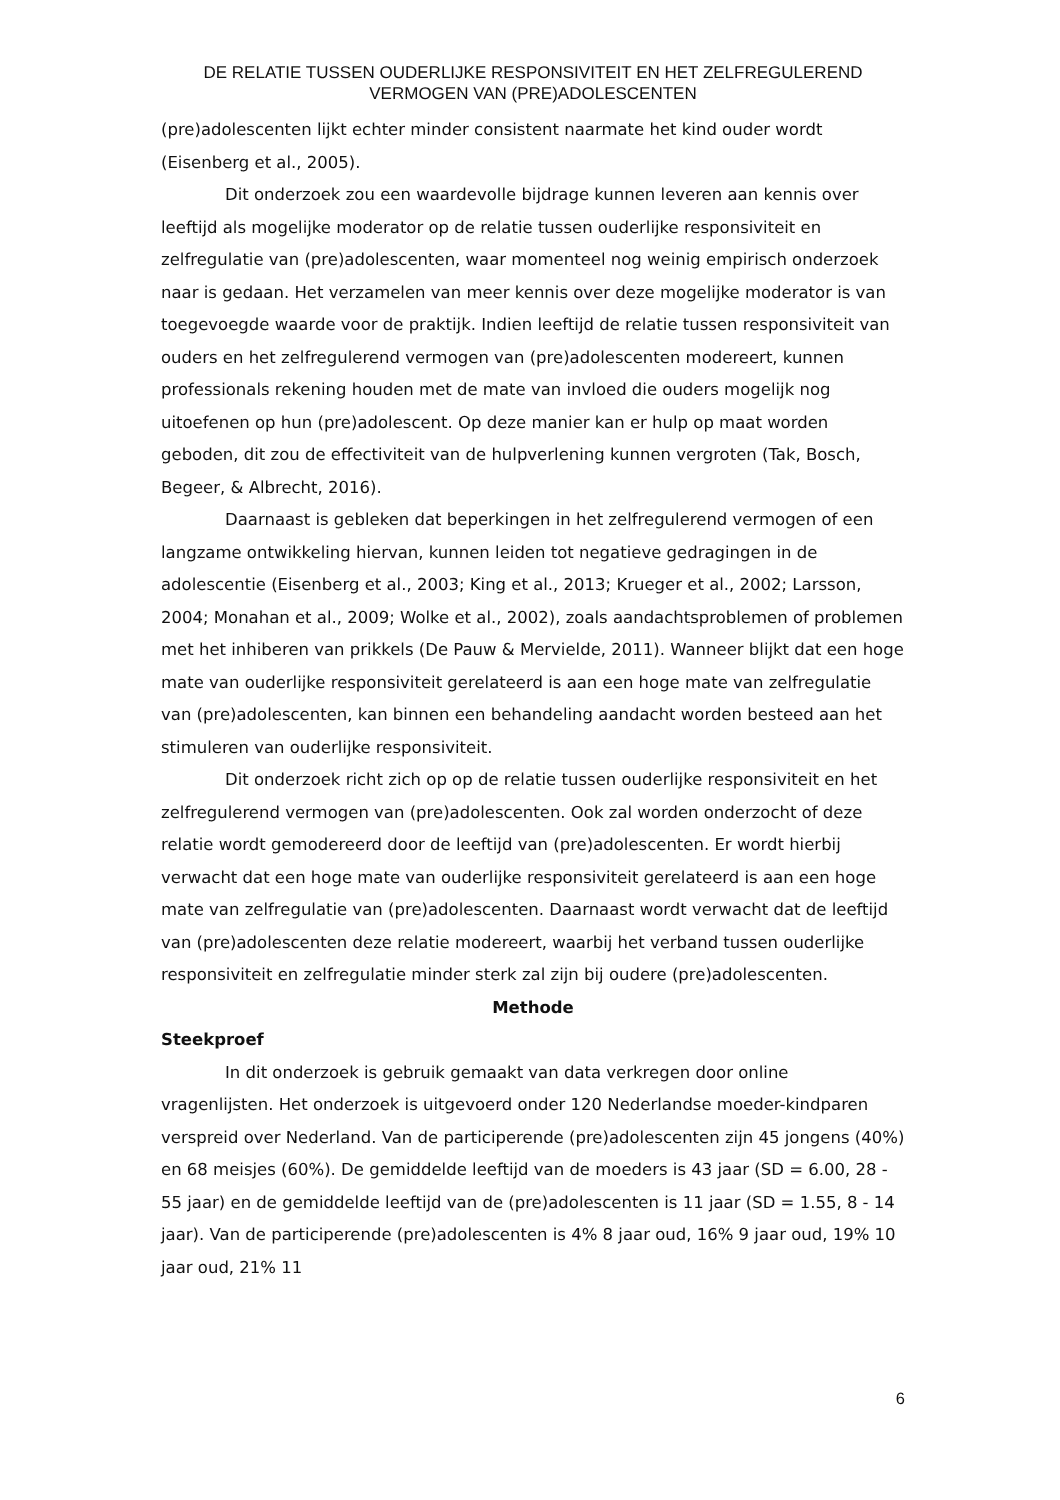DE RELATIE TUSSEN OUDERLIJKE RESPONSIVITEIT EN HET ZELFREGULEREND VERMOGEN VAN (PRE)ADOLESCENTEN
(pre)adolescenten lijkt echter minder consistent naarmate het kind ouder wordt (Eisenberg et al., 2005).
Dit onderzoek zou een waardevolle bijdrage kunnen leveren aan kennis over leeftijd als mogelijke moderator op de relatie tussen ouderlijke responsiviteit en zelfregulatie van (pre)adolescenten, waar momenteel nog weinig empirisch onderzoek naar is gedaan. Het verzamelen van meer kennis over deze mogelijke moderator is van toegevoegde waarde voor de praktijk. Indien leeftijd de relatie tussen responsiviteit van ouders en het zelfregulerend vermogen van (pre)adolescenten modereert, kunnen professionals rekening houden met de mate van invloed die ouders mogelijk nog uitoefenen op hun (pre)adolescent. Op deze manier kan er hulp op maat worden geboden, dit zou de effectiviteit van de hulpverlening kunnen vergroten (Tak, Bosch, Begeer, & Albrecht, 2016).
Daarnaast is gebleken dat beperkingen in het zelfregulerend vermogen of een langzame ontwikkeling hiervan, kunnen leiden tot negatieve gedragingen in de adolescentie (Eisenberg et al., 2003; King et al., 2013; Krueger et al., 2002; Larsson, 2004; Monahan et al., 2009; Wolke et al., 2002), zoals aandachtsproblemen of problemen met het inhiberen van prikkels (De Pauw & Mervielde, 2011). Wanneer blijkt dat een hoge mate van ouderlijke responsiviteit gerelateerd is aan een hoge mate van zelfregulatie van (pre)adolescenten, kan binnen een behandeling aandacht worden besteed aan het stimuleren van ouderlijke responsiviteit.
Dit onderzoek richt zich op op de relatie tussen ouderlijke responsiviteit en het zelfregulerend vermogen van (pre)adolescenten. Ook zal worden onderzocht of deze relatie wordt gemodereerd door de leeftijd van (pre)adolescenten. Er wordt hierbij verwacht dat een hoge mate van ouderlijke responsiviteit gerelateerd is aan een hoge mate van zelfregulatie van (pre)adolescenten. Daarnaast wordt verwacht dat de leeftijd van (pre)adolescenten deze relatie modereert, waarbij het verband tussen ouderlijke responsiviteit en zelfregulatie minder sterk zal zijn bij oudere (pre)adolescenten.
Methode
Steekproef
In dit onderzoek is gebruik gemaakt van data verkregen door online vragenlijsten. Het onderzoek is uitgevoerd onder 120 Nederlandse moeder-kindparen verspreid over Nederland. Van de participerende (pre)adolescenten zijn 45 jongens (40%) en 68 meisjes (60%). De gemiddelde leeftijd van de moeders is 43 jaar (SD = 6.00, 28 - 55 jaar) en de gemiddelde leeftijd van de (pre)adolescenten is 11 jaar (SD = 1.55, 8 - 14 jaar). Van de participerende (pre)adolescenten is 4% 8 jaar oud, 16% 9 jaar oud, 19% 10 jaar oud, 21% 11
6